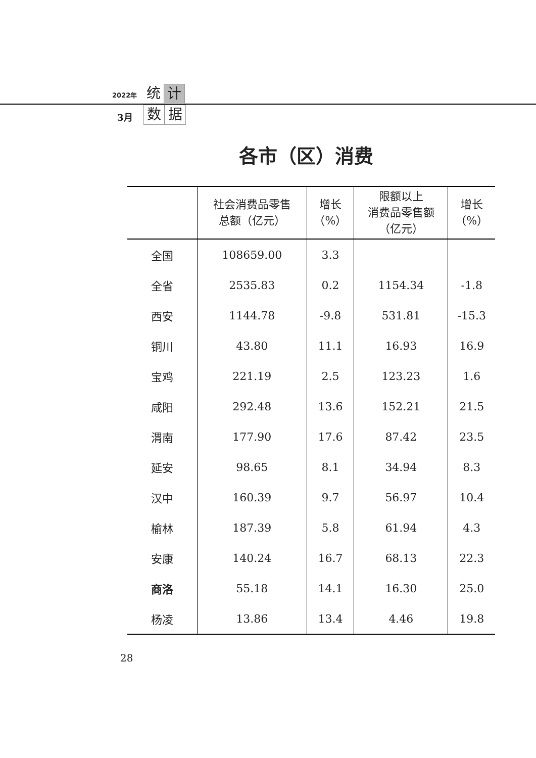2022年
统计
3月
数据
各市（区）消费
| | 社会消费品零售 总额（亿元） | 增长 （%） | 限额以上 消费品零售额 （亿元） | 增长 （%） |
| --- | --- | --- | --- | --- |
| 全国 | 108659.00 | 3.3 | | |
| 全省 | 2535.83 | 0.2 | 1154.34 | -1.8 |
| 西安 | 1144.78 | -9.8 | 531.81 | -15.3 |
| 铜川 | 43.80 | 11.1 | 16.93 | 16.9 |
| 宝鸡 | 221.19 | 2.5 | 123.23 | 1.6 |
| 咸阳 | 292.48 | 13.6 | 152.21 | 21.5 |
| 渭南 | 177.90 | 17.6 | 87.42 | 23.5 |
| 延安 | 98.65 | 8.1 | 34.94 | 8.3 |
| 汉中 | 160.39 | 9.7 | 56.97 | 10.4 |
| 榆林 | 187.39 | 5.8 | 61.94 | 4.3 |
| 安康 | 140.24 | 16.7 | 68.13 | 22.3 |
| 商洛 | 55.18 | 14.1 | 16.30 | 25.0 |
| 杨凌 | 13.86 | 13.4 | 4.46 | 19.8 |
28